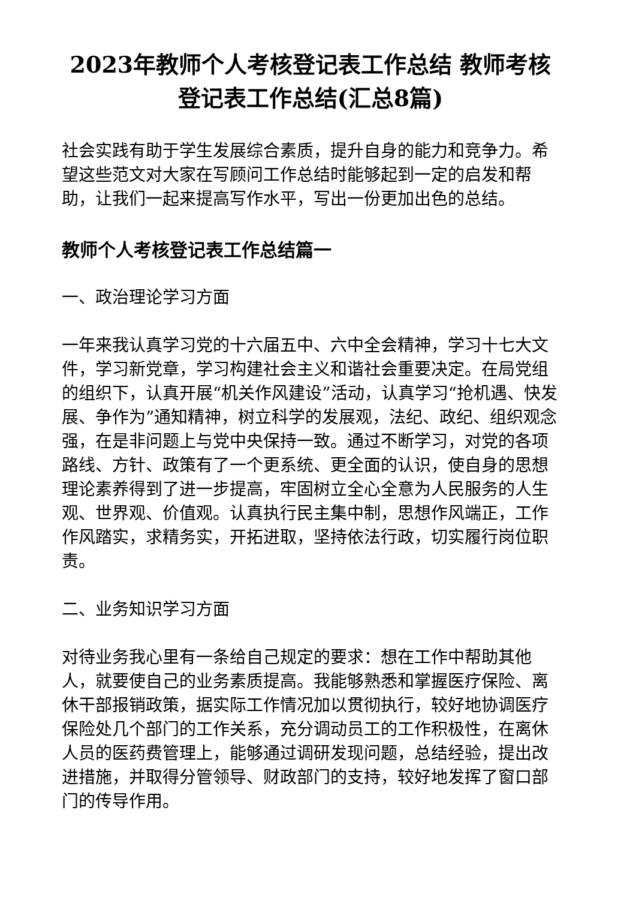2023年教师个人考核登记表工作总结 教师考核登记表工作总结(汇总8篇)
社会实践有助于学生发展综合素质，提升自身的能力和竞争力。希望这些范文对大家在写顾问工作总结时能够起到一定的启发和帮助，让我们一起来提高写作水平，写出一份更加出色的总结。
教师个人考核登记表工作总结篇一
一、政治理论学习方面
一年来我认真学习党的十六届五中、六中全会精神，学习十七大文件，学习新党章，学习构建社会主义和谐社会重要决定。在局党组的组织下，认真开展“机关作风建设”活动，认真学习“抢机遇、快发展、争作为”通知精神，树立科学的发展观，法纪、政纪、组织观念强，在是非问题上与党中央保持一致。通过不断学习，对党的各项路线、方针、政策有了一个更系统、更全面的认识，使自身的思想理论素养得到了进一步提高，牢固树立全心全意为人民服务的人生观、世界观、价值观。认真执行民主集中制，思想作风端正，工作作风踏实，求精务实，开拓进取，坚持依法行政，切实履行岗位职责。
二、业务知识学习方面
对待业务我心里有一条给自己规定的要求：想在工作中帮助其他人，就要使自己的业务素质提高。我能够熟悉和掌握医疗保险、离休干部报销政策，据实际工作情况加以贯彻执行，较好地协调医疗保险处几个部门的工作关系，充分调动员工的工作积极性，在离休人员的医药费管理上，能够通过调研发现问题，总结经验，提出改进措施，并取得分管领导、财政部门的支持，较好地发挥了窗口部门的传导作用。